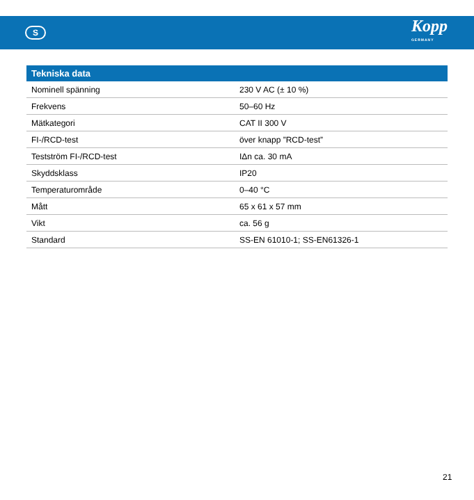S
Kopp
GERMANY
| Tekniska data | |
| --- | --- |
| Nominell spänning | 230 V AC (± 10 %) |
| Frekvens | 50–60 Hz |
| Mätkategori | CAT II 300 V |
| FI-/RCD-test | över knapp ”RCD-test” |
| Testström FI-/RCD-test | IΔn ca. 30 mA |
| Skyddsklass | IP20 |
| Temperaturområde | 0–40 °C |
| Mått | 65 x 61 x 57 mm |
| Vikt | ca. 56 g |
| Standard | SS-EN 61010-1; SS-EN61326-1 |
21